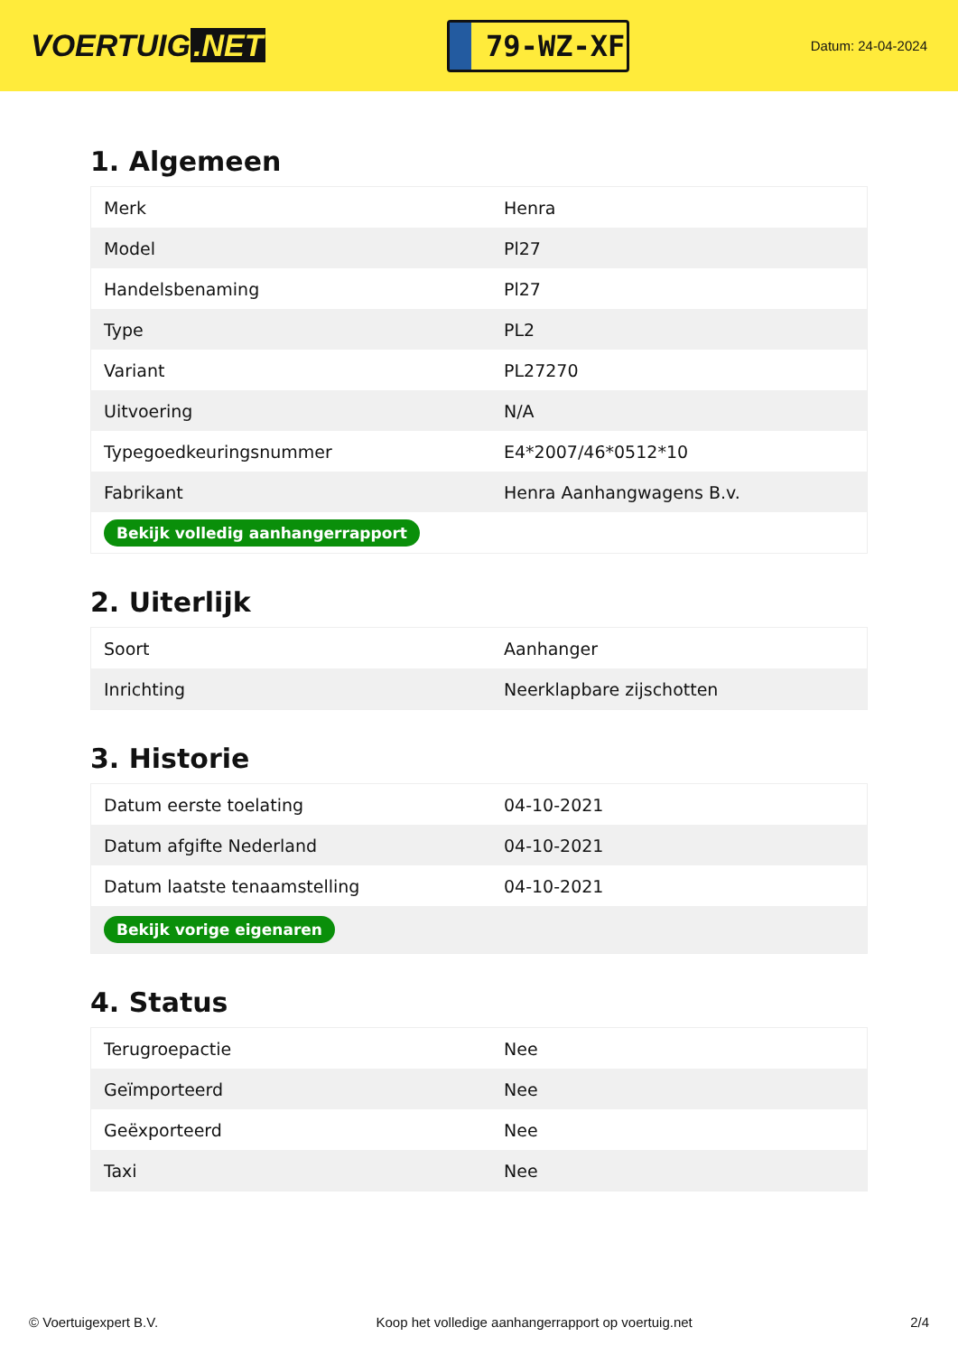VOERTUIG.NET
79-WZ-XF
Datum: 24-04-2024
1. Algemeen
| Merk | Henra |
| Model | Pl27 |
| Handelsbenaming | Pl27 |
| Type | PL2 |
| Variant | PL27270 |
| Uitvoering | N/A |
| Typegoedkeuringsnummer | E4*2007/46*0512*10 |
| Fabrikant | Henra Aanhangwagens B.v. |
| Bekijk volledig aanhangerrapport | |
2. Uiterlijk
| Soort | Aanhanger |
| Inrichting | Neerklapbare zijschotten |
3. Historie
| Datum eerste toelating | 04-10-2021 |
| Datum afgifte Nederland | 04-10-2021 |
| Datum laatste tenaamstelling | 04-10-2021 |
| Bekijk vorige eigenaren | |
4. Status
| Terugroepactie | Nee |
| Geïmporteerd | Nee |
| Geëxporteerd | Nee |
| Taxi | Nee |
© Voertuigexpert B.V. Koop het volledige aanhangerrapport op voertuig.net 2/4